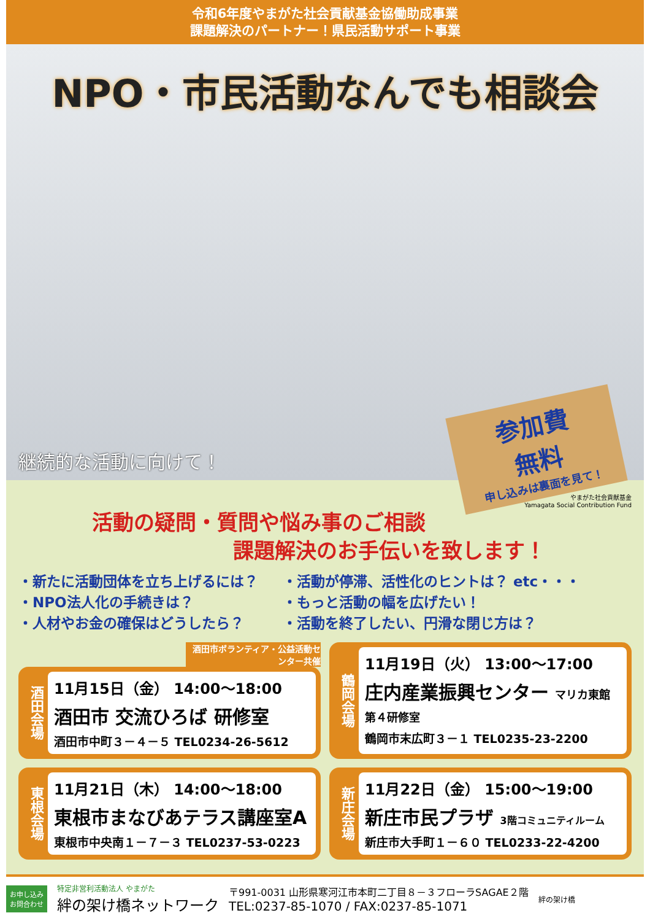令和6年度やまがた社会貢献基金協働助成事業
課題解決のパートナー！県民活動サポート事業
NPO・市民活動なんでも相談会
継続的な活動に向けて！
参加費
無料
申し込みは裏面を見て！
やまがた社会貢献基金
Yamagata Social Contribution Fund
活動の疑問・質問や悩み事のご相談
課題解決のお手伝いを致します！
・新たに活動団体を立ち上げるには？
・NPO法人化の手続きは？
・人材やお金の確保はどうしたら？
・活動が停滞、活性化のヒントは？ etc・・・
・もっと活動の幅を広げたい！
・活動を終了したい、円滑な閉じ方は？
酒田市ボランティア・公益活動センター共催
酒田会場
11月15日（金） 14:00～18:00
酒田市 交流ひろば 研修室
酒田市中町３－４－５ TEL0234-26-5612
鶴岡会場
11月19日（火） 13:00～17:00
庄内産業振興センター マリカ東館 第４研修室
鶴岡市末広町３－１ TEL0235-23-2200
東根会場
11月21日（木） 14:00～18:00
東根市まなびあテラス講座室A
東根市中央南１－７－３ TEL0237-53-0223
新庄会場
11月22日（金） 15:00～19:00
新庄市民プラザ 3階コミュニティルーム
新庄市大手町１－６０ TEL0233-22-4200
お申し込み
お問合わせ
特定非営利活動法人 やまがた
絆の架け橋ネットワーク
〒991-0031 山形県寒河江市本町二丁目８－３フローラSAGAE２階
TEL:0237-85-1070 / FAX:0237-85-1071
絆の架け橋